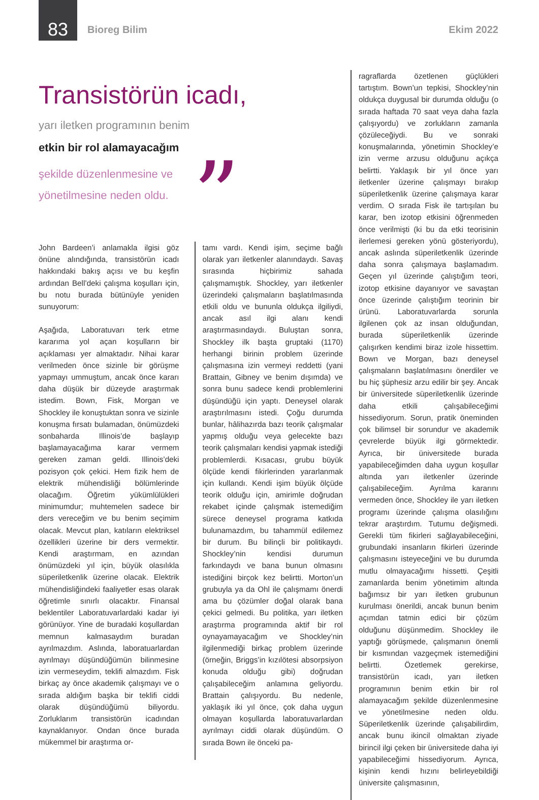83
Bioreg Bilim Ekim 2022
Transistörün icadı,
yarı iletken programının benim
etkin bir rol alamayacağım
şekilde düzenlenmesine ve
yönetilmesine neden oldu.
”
John Bardeen’i anlamakla ilgisi göz önüne alındığında, transistörün icadı hakkındaki bakış açısı ve bu keşfin ardından Bell’deki çalışma koşulları için, bu notu burada bütünüyle yeniden sunuyorum:
Aşağıda, Laboratuvarı terk etme kararıma yol açan koşulların bir açıklaması yer almaktadır. Nihai karar verilmeden önce sizinle bir görüşme yapmayı ummuştum, ancak önce kararı daha düşük bir düzeyde araştırmak istedim. Bown, Fisk, Morgan ve Shockley ile konuştuktan sonra ve sizinle konuşma fırsatı bulamadan, önümüzdeki sonbaharda Illinois’de başlayıp başlamayacağıma karar vermem gereken zaman geldi. Illinois’deki pozisyon çok çekici. Hem fizik hem de elektrik mühendisliği bölümlerinde olacağım. Öğretim yükümlülükleri minimumdur; muhtemelen sadece bir ders vereceğim ve bu benim seçimim olacak. Mevcut plan, katıların elektriksel özellikleri üzerine bir ders vermektir. Kendi araştırmam, en azından önümüzdeki yıl için, büyük olasılıkla süperiletkenlik üzerine olacak. Elektrik mühendisliğindeki faaliyetler esas olarak öğretimle sınırlı olacaktır. Finansal beklentiler Laboratuvarlardaki kadar iyi görünüyor. Yine de buradaki koşullardan memnun kalmasaydım buradan ayrılmazdım. Aslında, laboratuarlardan ayrılmayı düşündüğümün bilinmesine izin vermeseydim, teklifi almazdım. Fisk birkaç ay önce akademik çalışmayı ve o sırada aldığım başka bir teklifi ciddi olarak düşündüğümü biliyordu. Zorluklarım transistörün icadından kaynaklanıyor. Ondan önce burada mükemmel bir araştırma or-
tamı vardı. Kendi işim, seçime bağlı olarak yarı iletkenler alanındaydı. Savaş sırasında hiçbirimiz sahada çalışmamıştık. Shockley, yarı iletkenler üzerindeki çalışmaların başlatılmasında etkili oldu ve bununla oldukça ilgiliydi, ancak asıl ilgi alanı kendi araştırmasındaydı. Buluştan sonra, Shockley ilk başta gruptaki (1170) herhangi birinin problem üzerinde çalışmasına izin vermeyi reddetti (yani Brattain, Gibney ve benim dışımda) ve sonra bunu sadece kendi problemlerini düşündüğü için yaptı. Deneysel olarak araştırılmasını istedi. Çoğu durumda bunlar, hâlihazırda bazı teorik çalışmalar yapmış olduğu veya gelecekte bazı teorik çalışmaları kendisi yapmak istediği problemlerdi. Kısacası, grubu büyük ölçüde kendi fikirlerinden yararlanmak için kullandı. Kendi işim büyük ölçüde teorik olduğu için, amirimle doğrudan rekabet içinde çalışmak istemediğim sürece deneysel programa katkıda bulunamazdım, bu tahammül edilemez bir durum. Bu bilinçli bir politikaydı. Shockley’nin kendisi durumun farkındaydı ve bana bunun olmasını istediğini birçok kez belirtti. Morton’un grubuyla ya da Ohl ile çalışmamı önerdi ama bu çözümler doğal olarak bana çekici gelmedi. Bu politika, yarı iletken araştırma programında aktif bir rol oynayamayacağım ve Shockley’nin ilgilenmediği birkaç problem üzerinde (örneğin, Briggs’in kızılötesi absorpsiyon konuda olduğu gibi) doğrudan çalışabileceğim anlamına geliyordu. Brattain çalışıyordu. Bu nedenle, yaklaşık iki yıl önce, çok daha uygun olmayan koşullarda laboratuvarlardan ayrılmayı ciddi olarak düşündüm. O sırada Bown ile önceki pa-
ragraflarda özetlenen güçlükleri tartıştım. Bown’un tepkisi, Shockley’nin oldukça duygusal bir durumda olduğu (o sırada haftada 70 saat veya daha fazla çalışıyordu) ve zorlukların zamanla çözüleceğiydi. Bu ve sonraki konuşmalarında, yönetimin Shockley’e izin verme arzusu olduğunu açıkça belirtti. Yaklaşık bir yıl önce yarı iletkenler üzerine çalışmayı bırakıp süperiletkenlik üzerine çalışmaya karar verdim. O sırada Fisk ile tartışılan bu karar, ben izotop etkisini öğrenmeden önce verilmişti (ki bu da etki teorisinin ilerlemesi gereken yönü gösteriyordu), ancak aslında süperiletkenlik üzerinde daha sonra çalışmaya başlamadım. Geçen yıl üzerinde çalıştığım teori, izotop etkisine dayanıyor ve savaştan önce üzerinde çalıştığım teorinin bir ürünü. Laboratuvarlarda sorunla ilgilenen çok az insan olduğundan, burada süperiletkenlik üzerinde çalışırken kendimi biraz izole hissettim. Bown ve Morgan, bazı deneysel çalışmaların başlatılmasını önerdiler ve bu hiç şüphesiz arzu edilir bir şey. Ancak bir üniversitede süperiletkenlik üzerinde daha etkili çalışabileceğimi hissediyorum. Sorun, pratik öneminden çok bilimsel bir sorundur ve akademik çevrelerde büyük ilgi görmektedir. Ayrıca, bir üniversitede burada yapabileceğimden daha uygun koşullar altında yarı iletkenler üzerinde çalışabileceğim. Ayrılma kararını vermeden önce, Shockley ile yarı iletken programı üzerinde çalışma olasılığını tekrar araştırdım. Tutumu değişmedi. Gerekli tüm fikirleri sağlayabileceğini, grubundaki insanların fikirleri üzerinde çalışmasını isteyeceğini ve bu durumda mutlu olmayacağımı hissetti. Çeşitli zamanlarda benim yönetimim altında bağımsız bir yarı iletken grubunun kurulması önerildi, ancak bunun benim açımdan tatmin edici bir çözüm olduğunu düşünmedim. Shockley ile yaptığı görüşmede, çalışmanın önemli bir kısmından vazgeçmek istemediğini belirtti. Özetlemek gerekirse, transistörün icadı, yarı iletken programının benim etkin bir rol alamayacağım şekilde düzenlenmesine ve yönetilmesine neden oldu. Süperiletkenlik üzerinde çalışabilirdim, ancak bunu ikincil olmaktan ziyade birincil ilgi çeken bir üniversitede daha iyi yapabileceğimi hissediyorum. Ayrıca, kişinin kendi hızını belirleyebildiği üniversite çalışmasının,